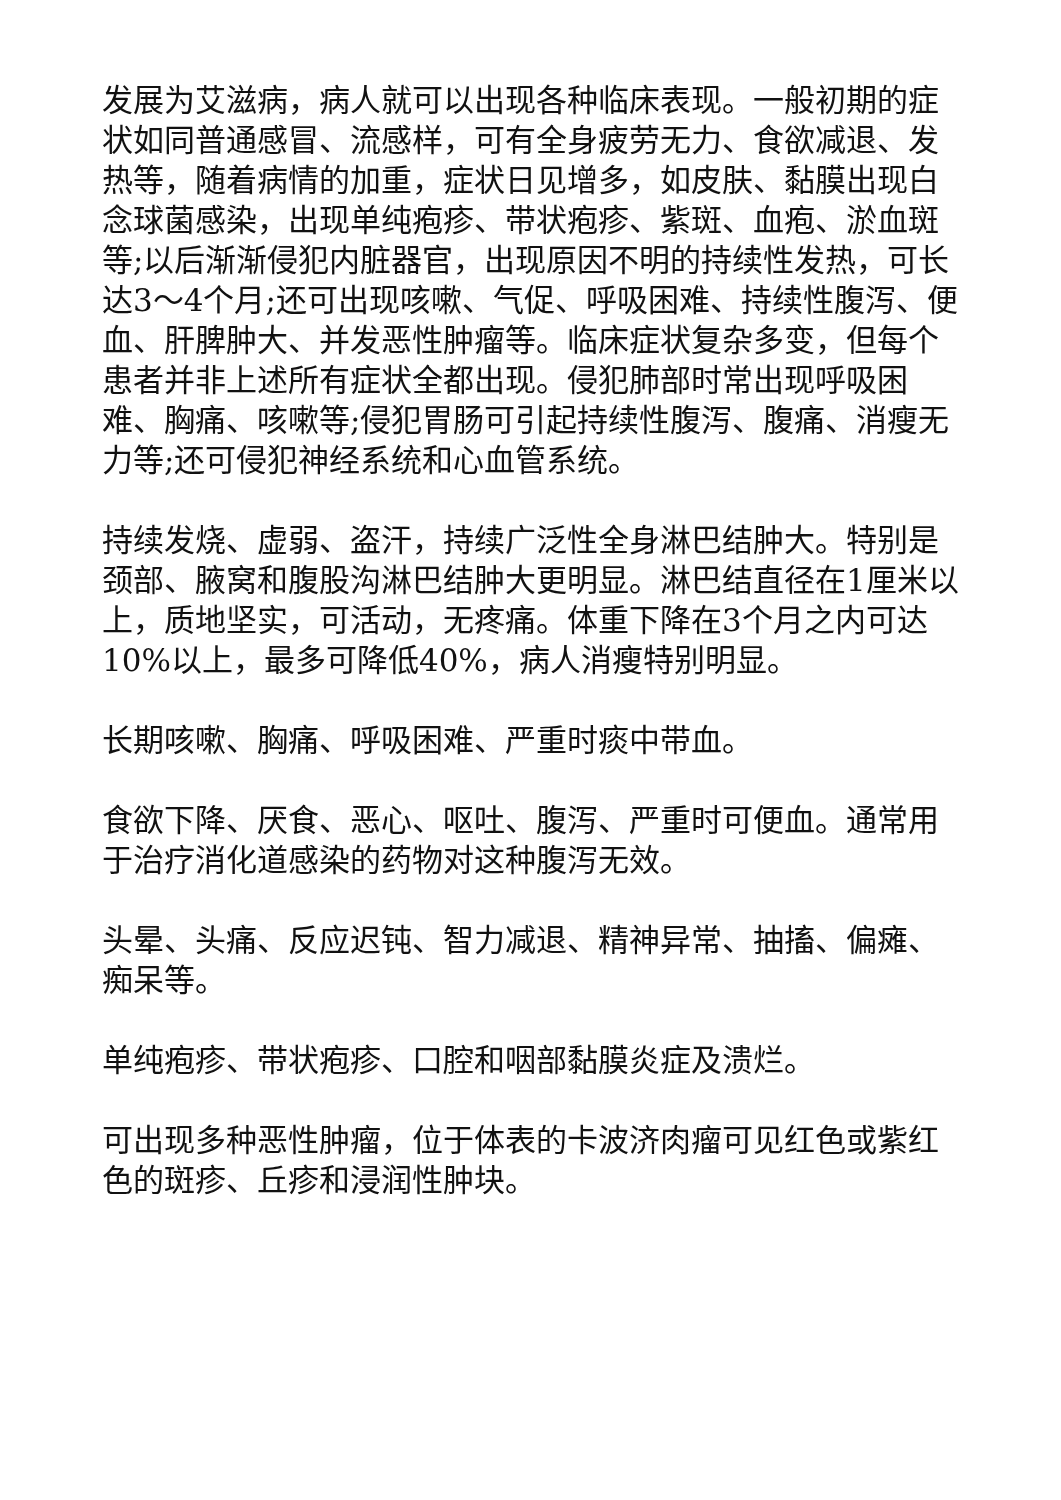发展为艾滋病，病人就可以出现各种临床表现。一般初期的症状如同普通感冒、流感样，可有全身疲劳无力、食欲减退、发热等，随着病情的加重，症状日见增多，如皮肤、黏膜出现白念球菌感染，出现单纯疱疹、带状疱疹、紫斑、血疱、淤血斑等;以后渐渐侵犯内脏器官，出现原因不明的持续性发热，可长达3～4个月;还可出现咳嗽、气促、呼吸困难、持续性腹泻、便血、肝脾肿大、并发恶性肿瘤等。临床症状复杂多变，但每个患者并非上述所有症状全都出现。侵犯肺部时常出现呼吸困难、胸痛、咳嗽等;侵犯胃肠可引起持续性腹泻、腹痛、消瘦无力等;还可侵犯神经系统和心血管系统。
持续发烧、虚弱、盗汗，持续广泛性全身淋巴结肿大。特别是颈部、腋窝和腹股沟淋巴结肿大更明显。淋巴结直径在1厘米以上，质地坚实，可活动，无疼痛。体重下降在3个月之内可达10%以上，最多可降低40%，病人消瘦特别明显。
长期咳嗽、胸痛、呼吸困难、严重时痰中带血。
食欲下降、厌食、恶心、呕吐、腹泻、严重时可便血。通常用于治疗消化道感染的药物对这种腹泻无效。
头晕、头痛、反应迟钝、智力减退、精神异常、抽搐、偏瘫、痴呆等。
单纯疱疹、带状疱疹、口腔和咽部黏膜炎症及溃烂。
可出现多种恶性肿瘤，位于体表的卡波济肉瘤可见红色或紫红色的斑疹、丘疹和浸润性肿块。